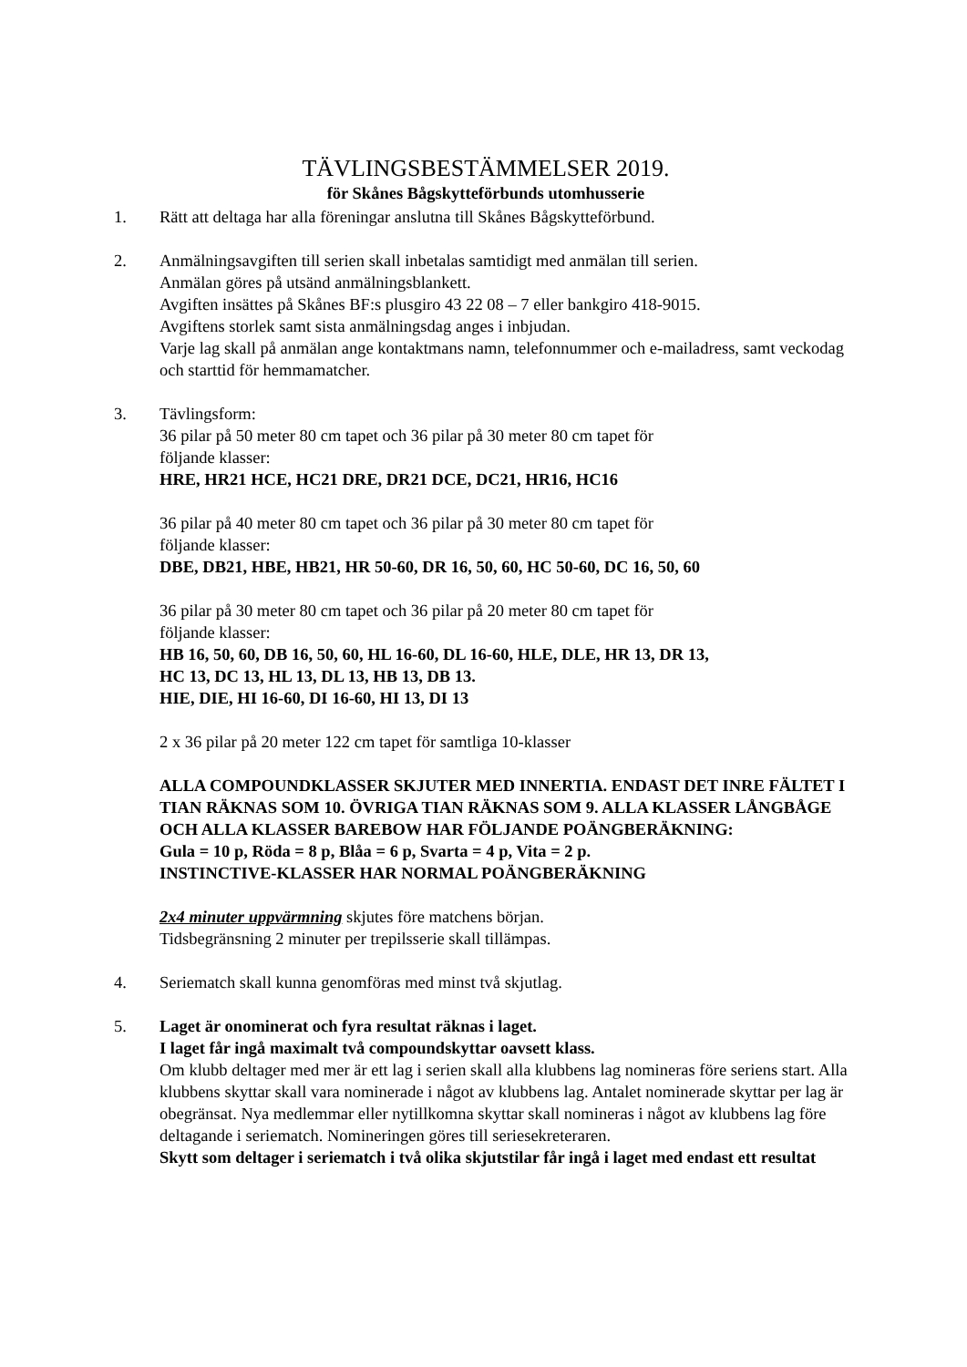TÄVLINGSBESTÄMMELSER 2019.
för Skånes Bågskytteförbunds utomhusserie
1. Rätt att deltaga har alla föreningar anslutna till Skånes Bågskytteförbund.
2. Anmälningsavgiften till serien skall inbetalas samtidigt med anmälan till serien.
Anmälan göres på utsänd anmälningsblankett.
Avgiften insättes på Skånes BF:s plusgiro 43 22 08 – 7 eller bankgiro 418-9015.
Avgiftens storlek samt sista anmälningsdag anges i inbjudan.
Varje lag skall på anmälan ange kontaktmans namn, telefonnummer och e-mailadress, samt veckodag och starttid för hemmamatcher.
3. Tävlingsform:
36 pilar på 50 meter 80 cm tapet och 36 pilar på 30 meter 80 cm tapet för
följande klasser:
HRE, HR21 HCE, HC21 DRE, DR21 DCE, DC21, HR16, HC16
36 pilar på 40 meter 80 cm tapet och 36 pilar på 30 meter 80 cm tapet för
följande klasser:
DBE, DB21, HBE, HB21, HR 50-60, DR 16, 50, 60, HC 50-60, DC 16, 50, 60
36 pilar på 30 meter 80 cm tapet och 36 pilar på 20 meter 80 cm tapet för
följande klasser:
HB 16, 50, 60, DB 16, 50, 60, HL 16-60, DL 16-60, HLE, DLE, HR 13, DR 13,
HC 13, DC 13, HL 13, DL 13, HB 13, DB 13.
HIE, DIE, HI 16-60, DI 16-60, HI 13, DI 13
2 x 36 pilar på 20 meter 122 cm tapet för samtliga 10-klasser
ALLA COMPOUNDKLASSER SKJUTER MED INNERTIA. ENDAST DET INRE FÄLTET I TIAN RÄKNAS SOM 10. ÖVRIGA TIAN RÄKNAS SOM 9. ALLA KLASSER LÅNGBÅGE OCH ALLA KLASSER BAREBOW HAR FÖLJANDE POÄNGBERÄKNING:
Gula = 10 p, Röda = 8 p, Blåa = 6 p, Svarta = 4 p, Vita = 2 p.
INSTINCTIVE-KLASSER HAR NORMAL POÄNGBERÄKNING
2x4 minuter uppvärmning skjutes före matchens början.
Tidsbegränsning 2 minuter per trepilsserie skall tillämpas.
4. Seriematch skall kunna genomföras med minst två skjutlag.
5. Laget är onominerat och fyra resultat räknas i laget.
I laget får ingå maximalt två compoundskyttar oavsett klass.
Om klubb deltager med mer är ett lag i serien skall alla klubbens lag nomineras före seriens start. Alla klubbens skyttar skall vara nominerade i något av klubbens lag. Antalet nominerade skyttar per lag är obegränsat. Nya medlemmar eller nytillkomna skyttar skall nomineras i något av klubbens lag före deltagande i seriematch. Nomineringen göres till seriesekreteraren.
Skytt som deltager i seriematch i två olika skjutstilar får ingå i laget med endast ett resultat